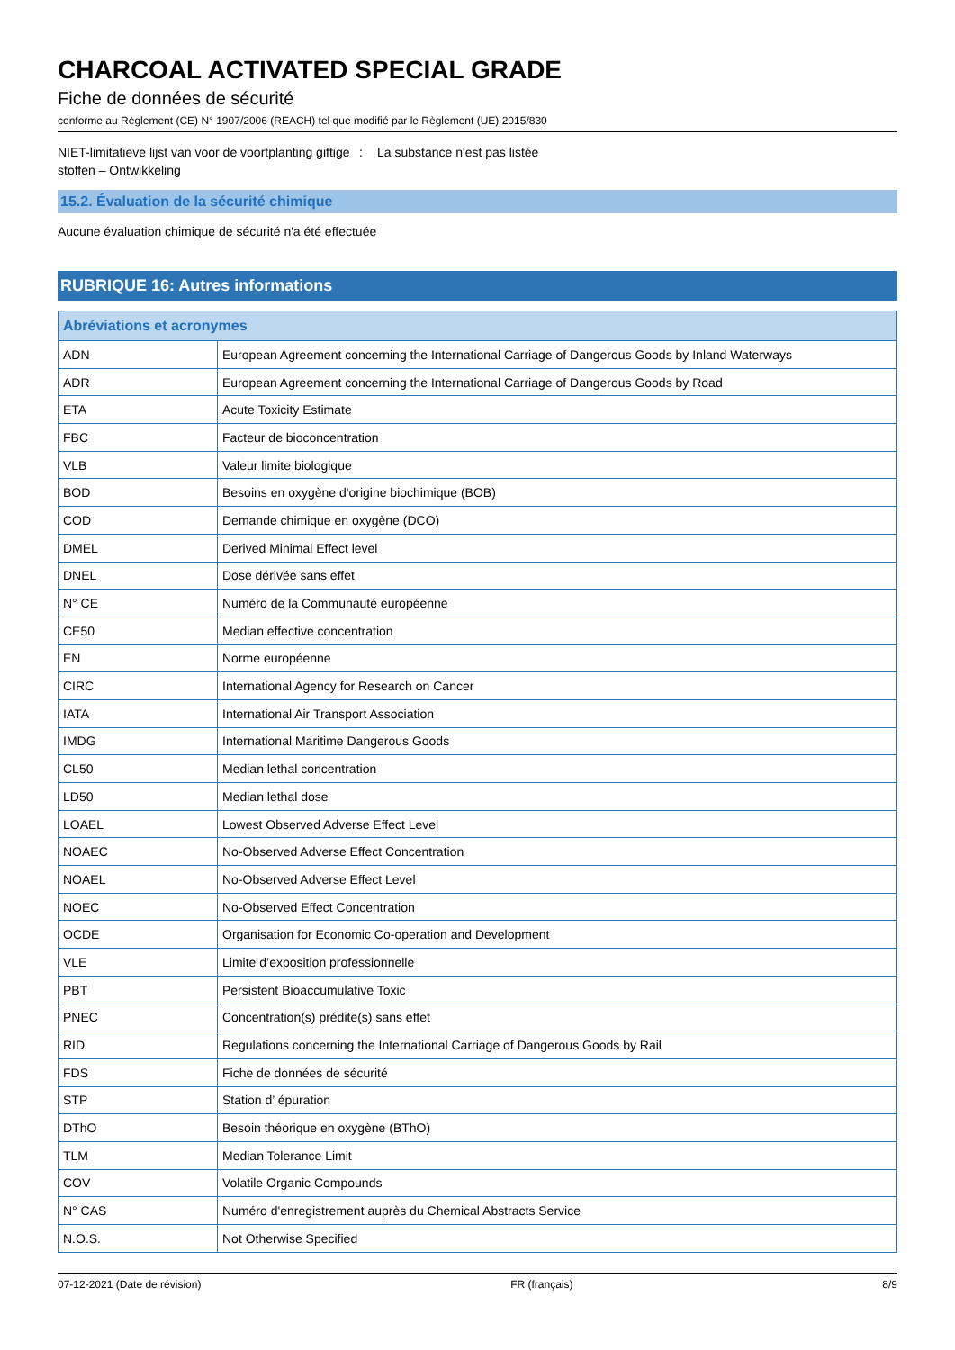CHARCOAL ACTIVATED SPECIAL GRADE
Fiche de données de sécurité
conforme au Règlement (CE) N° 1907/2006 (REACH) tel que modifié par le Règlement (UE) 2015/830
NIET-limitatieve lijst van voor de voortplanting giftige stoffen – Ontwikkeling
: La substance n'est pas listée
15.2. Évaluation de la sécurité chimique
Aucune évaluation chimique de sécurité n'a été effectuée
RUBRIQUE 16: Autres informations
| Abréviations et acronymes | |
| --- | --- |
| ADN | European Agreement concerning the International Carriage of Dangerous Goods by Inland Waterways |
| ADR | European Agreement concerning the International Carriage of Dangerous Goods by Road |
| ETA | Acute Toxicity Estimate |
| FBC | Facteur de bioconcentration |
| VLB | Valeur limite biologique |
| BOD | Besoins en oxygène d'origine biochimique (BOB) |
| COD | Demande chimique en oxygène (DCO) |
| DMEL | Derived Minimal Effect level |
| DNEL | Dose dérivée sans effet |
| N° CE | Numéro de la Communauté européenne |
| CE50 | Median effective concentration |
| EN | Norme européenne |
| CIRC | International Agency for Research on Cancer |
| IATA | International Air Transport Association |
| IMDG | International Maritime Dangerous Goods |
| CL50 | Median lethal concentration |
| LD50 | Median lethal dose |
| LOAEL | Lowest Observed Adverse Effect Level |
| NOAEC | No-Observed Adverse Effect Concentration |
| NOAEL | No-Observed Adverse Effect Level |
| NOEC | No-Observed Effect Concentration |
| OCDE | Organisation for Economic Co-operation and Development |
| VLE | Limite d’exposition professionnelle |
| PBT | Persistent Bioaccumulative Toxic |
| PNEC | Concentration(s) prédite(s) sans effet |
| RID | Regulations concerning the International Carriage of Dangerous Goods by Rail |
| FDS | Fiche de données de sécurité |
| STP | Station d’ épuration |
| DThO | Besoin théorique en oxygène (BThO) |
| TLM | Median Tolerance Limit |
| COV | Volatile Organic Compounds |
| N° CAS | Numéro d'enregistrement auprès du Chemical Abstracts Service |
| N.O.S. | Not Otherwise Specified |
07-12-2021 (Date de révision) FR (français) 8/9